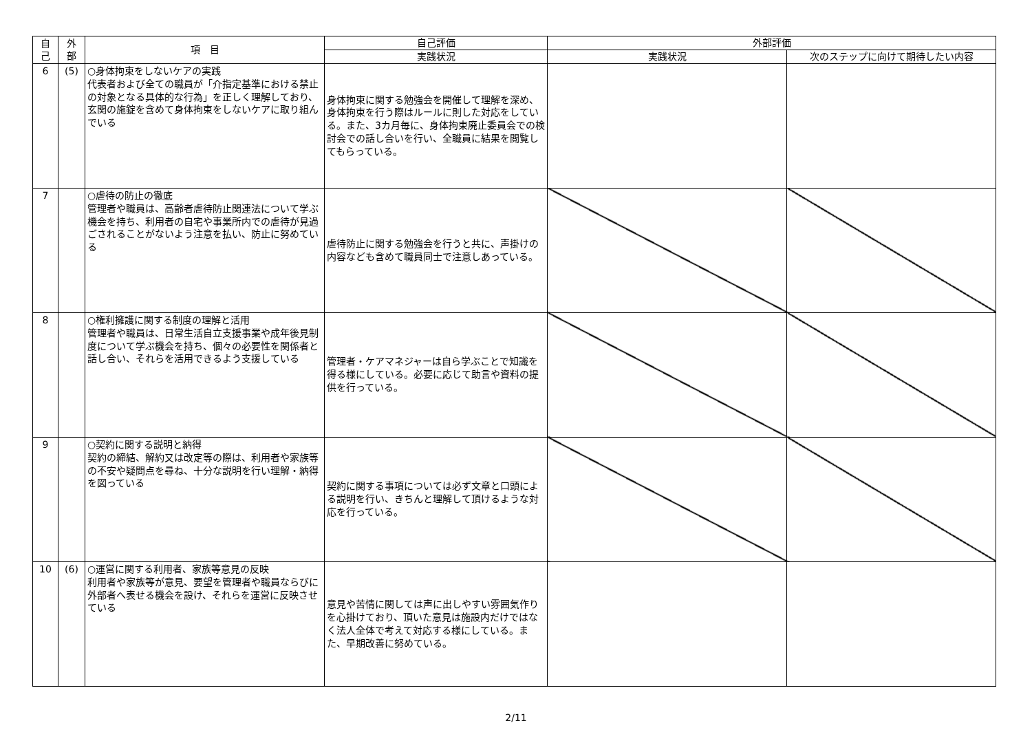| 自 己 | 外 部 | 項 目 | 自己評価 | 外部評価 | |
| --- | --- | --- | --- | --- | --- |
| | | | 実践状況 | 実践状況 | 次のステップに向けて期待したい内容 |
| 6 | (5) | ○身体拘束をしないケアの実践 代表者および全ての職員が「介指定基準における禁止の対象となる具体的な行為」を正しく理解しており、玄関の施錠を含めて身体拘束をしないケアに取り組んでいる | 身体拘束に関する勉強会を開催して理解を深め、身体拘束を行う際はルールに則した対応をしている。また、3カ月毎に、身体拘束廃止委員会での検討会での話し合いを行い、全職員に結果を閲覧してもらっている。 | | |
| 7 | | ○虐待の防止の徹底 管理者や職員は、高齢者虐待防止関連法について学ぶ機会を持ち、利用者の自宅や事業所内での虐待が見過ごされることがないよう注意を払い、防止に努めている | 虐待防止に関する勉強会を行うと共に、声掛けの内容なども含めて職員同士で注意しあっている。 | | |
| 8 | | ○権利擁護に関する制度の理解と活用 管理者や職員は、日常生活自立支援事業や成年後見制度について学ぶ機会を持ち、個々の必要性を関係者と話し合い、それらを活用できるよう支援している | 管理者・ケアマネジャーは自ら学ぶことで知識を得る様にしている。必要に応じて助言や資料の提供を行っている。 | | |
| 9 | | ○契約に関する説明と納得 契約の締結、解約又は改定等の際は、利用者や家族等の不安や疑問点を尋ね、十分な説明を行い理解・納得を図っている | 契約に関する事項については必ず文章と口頭による説明を行い、きちんと理解して頂けるような対応を行っている。 | | |
| 10 | (6) | ○運営に関する利用者、家族等意見の反映 利用者や家族等が意見、要望を管理者や職員ならびに外部者へ表せる機会を設け、それらを運営に反映させている | 意見や苦情に関しては声に出しやすい雰囲気作りを心掛けており、頂いた意見は施設内だけではなく法人全体で考えて対応する様にしている。また、早期改善に努めている。 | | |
2/11